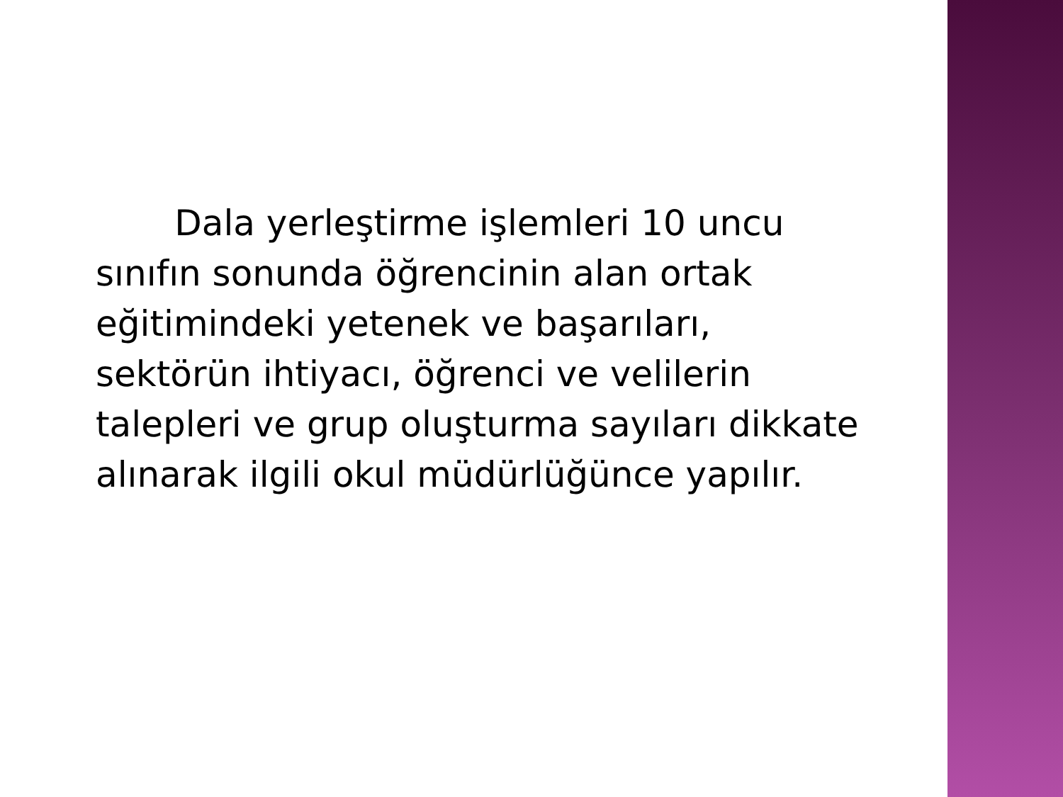Dala yerleştirme işlemleri 10 uncu sınıfın sonunda öğrencinin alan ortak eğitimindeki yetenek ve başarıları, sektörün ihtiyacı, öğrenci ve velilerin talepleri ve grup oluşturma sayıları dikkate alınarak ilgili okul müdürlüğünce yapılır.